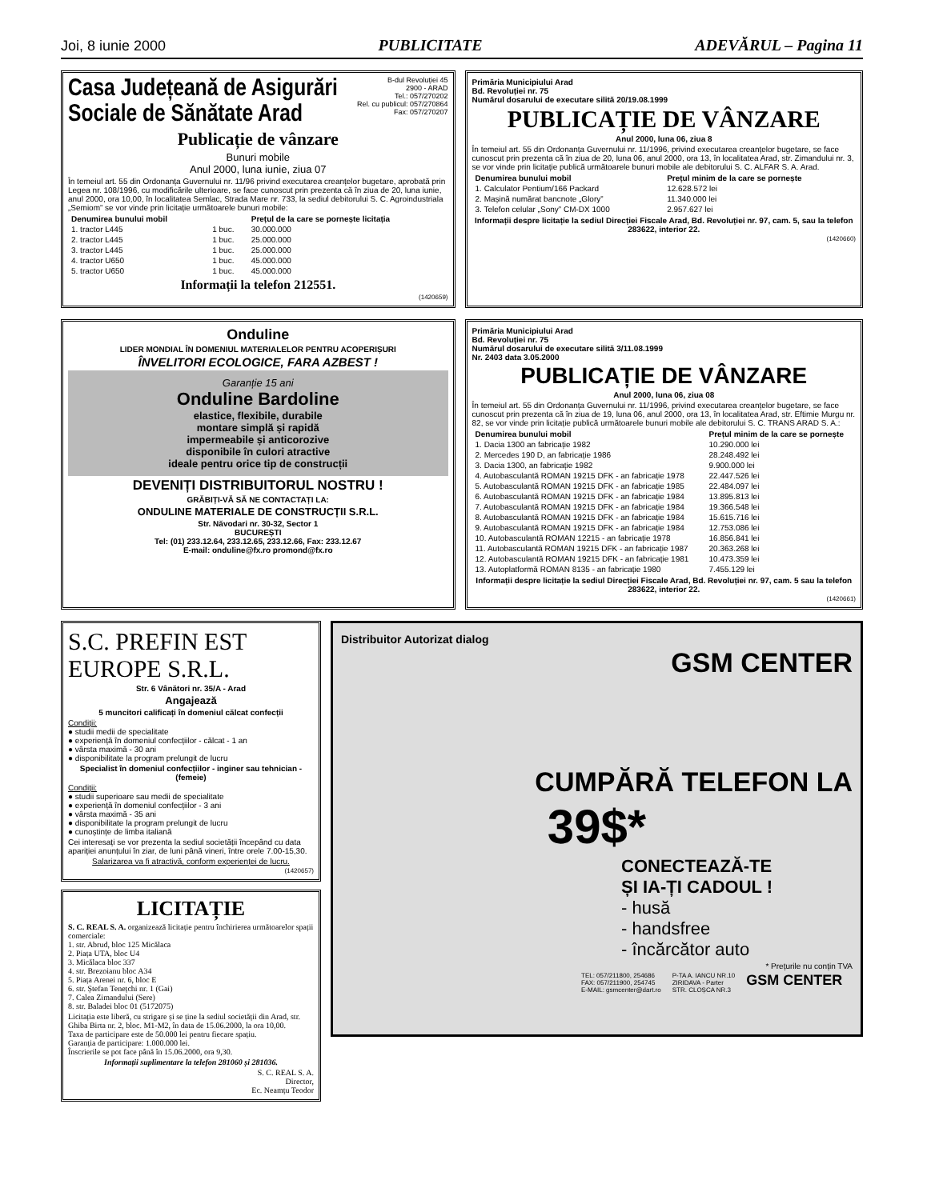Joi, 8 iunie 2000 PUBLICITATE ADEVĂRUL – Pagina 11
Casa Județeană de Asigurări
Sociale de Sănătate Arad
B-dul Revoluției 45
2900 - ARAD
Tel.: 057/270202
Rel. cu publicul: 057/270864
Fax: 057/270207
Publicație de vânzare
Bunuri mobile
Anul 2000, luna iunie, ziua 07
În temeiul art. 55 din Ordonanța Guvernului nr. 11/96 privind executarea creanțelor bugetare, aprobată prin Legea nr. 108/1996, cu modificările ulterioare, se face cunoscut prin prezenta că în ziua de 20, luna iunie, anul 2000, ora 10,00, în localitatea Semlac, Strada Mare nr. 733, la sediul debitorului S. C. Agroindustriala „Semiom” se vor vinde prin licitație următoarele bunuri mobile:
| Denumirea bunului mobil | | Prețul de la care se pornește licitația |
| --- | --- | --- |
| 1. tractor L445 | 1 buc. | 30.000.000 |
| 2. tractor L445 | 1 buc. | 25.000.000 |
| 3. tractor L445 | 1 buc. | 25.000.000 |
| 4. tractor U650 | 1 buc. | 45.000.000 |
| 5. tractor U650 | 1 buc. | 45.000.000 |
Informații la telefon 212551.
(1420659)
Primăria Municipiului Arad
Bd. Revoluției nr. 75
Numărul dosarului de executare silită 20/19.08.1999
PUBLICAȚIE DE VÂNZARE
Anul 2000, luna 06, ziua 8
În temeiul art. 55 din Ordonanța Guvernului nr. 11/1996, privind executarea creanțelor bugetare, se face cunoscut prin prezenta că în ziua de 20, luna 06, anul 2000, ora 13, în localitatea Arad, str. Zimandului nr. 3, se vor vinde prin licitație publică următoarele bunuri mobile ale debitorului S. C. ALFAR S. A. Arad.
| Denumirea bunului mobil | Prețul minim de la care se pornește |
| --- | --- |
| 1. Calculator Pentium/166 Packard | 12.628.572 lei |
| 2. Mașină numărat bancnote „Glory” | 11.340.000 lei |
| 3. Telefon celular „Sony” CM-DX 1000 | 2.957.627 lei |
Informații despre licitație la sediul Direcției Fiscale Arad, Bd. Revoluției nr. 97, cam. 5, sau la telefon 283622, interior 22.
(1420660)
Onduline
LIDER MONDIAL ÎN DOMENIUL MATERIALELOR PENTRU ACOPERIȘURI
ÎNVELITORI ECOLOGICE, FARA AZBEST !
Garanție 15 ani
Onduline Bardoline
elastice, flexibile, durabile
montare simplă și rapidă
impermeabile și anticorozive
disponibile în culori atractive
ideale pentru orice tip de construcții
DEVENIȚI DISTRIBUITORUL NOSTRU !
GRĂBIȚI-VĂ SĂ NE CONTACTAȚI LA:
ONDULINE MATERIALE DE CONSTRUCȚII S.R.L.
Str. Năvodari nr. 30-32, Sector 1
BUCUREȘTI
Tel: (01) 233.12.64, 233.12.65, 233.12.66, Fax: 233.12.67
E-mail: onduline@fx.ro promond@fx.ro
Primăria Municipiului Arad
Bd. Revoluției nr. 75
Numărul dosarului de executare silită 3/11.08.1999
Nr. 2403 data 3.05.2000
PUBLICAȚIE DE VÂNZARE
Anul 2000, luna 06, ziua 08
În temeiul art. 55 din Ordonanța Guvernului nr. 11/1996, privind executarea creanțelor bugetare, se face cunoscut prin prezenta că în ziua de 19, luna 06, anul 2000, ora 13, în localitatea Arad, str. Eftimie Murgu nr. 82, se vor vinde prin licitație publică următoarele bunuri mobile ale debitorului S. C. TRANS ARAD S. A.:
| Denumirea bunului mobil | Prețul minim de la care se pornește |
| --- | --- |
| 1. Dacia 1300 an fabricație 1982 | 10.290.000 lei |
| 2. Mercedes 190 D, an fabricație 1986 | 28.248.492 lei |
| 3. Dacia 1300, an fabricație 1982 | 9.900.000 lei |
| 4. Autobasculantă ROMAN 19215 DFK - an fabricație 1978 | 22.447.526 lei |
| 5. Autobasculantă ROMAN 19215 DFK - an fabricație 1985 | 22.484.097 lei |
| 6. Autobasculantă ROMAN 19215 DFK - an fabricație 1984 | 13.895.813 lei |
| 7. Autobasculantă ROMAN 19215 DFK - an fabricație 1984 | 19.366.548 lei |
| 8. Autobasculantă ROMAN 19215 DFK - an fabricație 1984 | 15.615.716 lei |
| 9. Autobasculantă ROMAN 19215 DFK - an fabricație 1984 | 12.753.086 lei |
| 10. Autobasculantă ROMAN 12215 - an fabricație 1978 | 16.856.841 lei |
| 11. Autobasculantă ROMAN 19215 DFK - an fabricație 1987 | 20.363.268 lei |
| 12. Autobasculantă ROMAN 19215 DFK - an fabricație 1981 | 10.473.359 lei |
| 13. Autoplatformă ROMAN 8135 - an fabricație 1980 | 7.455.129 lei |
Informații despre licitație la sediul Direcției Fiscale Arad, Bd. Revoluției nr. 97, cam. 5 sau la telefon 283622, interior 22.
(1420661)
S.C. PREFIN EST EUROPE S.R.L.
Str. 6 Vânători nr. 35/A - Arad
Angajează
5 muncitori calificați în domeniul călcat confecții
Condiții:
● studii medii de specialitate
● experiență în domeniul confecțiilor - călcat - 1 an
● vârsta maximă - 30 ani
● disponibilitate la program prelungit de lucru
Specialist în domeniul confecțiilor - inginer sau tehnician - (femeie)
Condiții:
● studii superioare sau medii de specialitate
● experiență în domeniul confecțiilor - 3 ani
● vârsta maximă - 35 ani
● disponibilitate la program prelungit de lucru
● cunoștințe de limba italiană
Cei interesați se vor prezenta la sediul societății începând cu data apariției anunțului în ziar, de luni până vineri, între orele 7.00-15,30.
Salarizarea va fi atractivă, conform experienței de lucru.
(1420657)
LICITAȚIE
S. C. REAL S. A. organizează licitație pentru închirierea următoarelor spații comerciale:
1. str. Abrud, bloc 125 Micălaca
2. Piața UTA, bloc U4
3. Micălaca bloc 337
4. str. Brezoianu bloc A34
5. Piața Arenei nr. 6, bloc E
6. str. Ștefan Tenețchi nr. 1 (Gai)
7. Calea Zimandului (Sere)
8. str. Baladei bloc 01 (5172075)
Licitația este liberă, cu strigare și se ține la sediul societății din Arad, str. Ghiba Birta nr. 2, bloc. M1-M2, în data de 15.06.2000, la ora 10,00.
Taxa de participare este de 50.000 lei pentru fiecare spațiu.
Garanția de participare: 1.000.000 lei.
Înscrierile se pot face până în 15.06.2000, ora 9,30.
Informații suplimentare la telefon 281060 și 281036.
S. C. REAL S. A.
Director,
Ec. Neamțu Teodor
Distribuitor Autorizat dialog
GSM CENTER
CUMPĂRĂ TELEFON LA
39$*
CONECTEAZĂ-TE
ȘI IA-ȚI CADOUL !
- husă
- handsfree
- încărcător auto
* Prețurile nu conțin TVA
TEL: 057/211800, 254686
FAX: 057/211900, 254745
E-MAIL: gsmcenter@dart.ro P-TA A. IANCU NR.10
ZIRIDAVA - Parter
STR. CLOȘCA NR.3 GSM CENTER